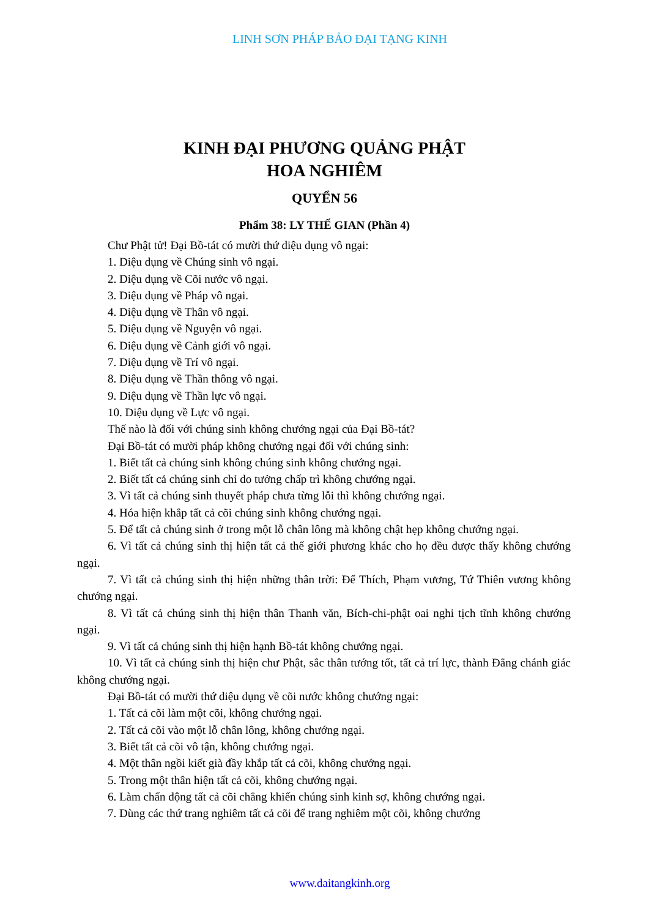LINH SƠN PHÁP BẢO ĐẠI TẠNG KINH
KINH ĐẠI PHƯƠNG QUẢNG PHẬT
HOA NGHIÊM
QUYỂN 56
Phẩm 38: LY THẾ GIAN (Phần 4)
Chư Phật tử! Đại Bồ-tát có mười thứ diệu dụng vô ngại:
1. Diệu dụng về Chúng sinh vô ngại.
2. Diệu dụng về Cõi nước vô ngại.
3. Diệu dụng về Pháp vô ngại.
4. Diệu dụng về Thân vô ngại.
5. Diệu dụng về Nguyện vô ngại.
6. Diệu dụng về Cảnh giới vô ngại.
7. Diệu dụng về Trí vô ngại.
8. Diệu dụng về Thần thông vô ngại.
9. Diệu dụng về Thần lực vô ngại.
10. Diệu dụng về Lực vô ngại.
Thế nào là đối với chúng sinh không chướng ngại của Đại Bồ-tát?
Đại Bồ-tát có mười pháp không chướng ngại đối với chúng sinh:
1. Biết tất cả chúng sinh không chúng sinh không chướng ngại.
2. Biết tất cả chúng sinh chỉ do tưởng chấp trì không chướng ngại.
3. Vì tất cả chúng sinh thuyết pháp chưa từng lỗi thì không chướng ngại.
4. Hóa hiện khắp tất cả cõi chúng sinh không chướng ngại.
5. Để tất cả chúng sinh ở trong một lỗ chân lông mà không chật hẹp không chướng ngại.
6. Vì tất cả chúng sinh thị hiện tất cả thế giới phương khác cho họ đều được thấy không chướng ngại.
7. Vì tất cả chúng sinh thị hiện những thân trời: Đế Thích, Phạm vương, Tứ Thiên vương không chướng ngại.
8. Vì tất cả chúng sinh thị hiện thân Thanh văn, Bích-chi-phật oai nghi tịch tĩnh không chướng ngại.
9. Vì tất cả chúng sinh thị hiện hạnh Bồ-tát không chướng ngại.
10. Vì tất cả chúng sinh thị hiện chư Phật, sắc thân tướng tốt, tất cả trí lực, thành Đẳng chánh giác không chướng ngại.
Đại Bồ-tát có mười thứ diệu dụng về cõi nước không chướng ngại:
1. Tất cả cõi làm một cõi, không chướng ngại.
2. Tất cả cõi vào một lỗ chân lông, không chướng ngại.
3. Biết tất cả cõi vô tận, không chướng ngại.
4. Một thân ngồi kiết già đầy khắp tất cả cõi, không chướng ngại.
5. Trong một thân hiện tất cả cõi, không chướng ngại.
6. Làm chấn động tất cả cõi chẳng khiến chúng sinh kinh sợ, không chướng ngại.
7. Dùng các thứ trang nghiêm tất cả cõi để trang nghiêm một cõi, không chướng
www.daitangkinh.org